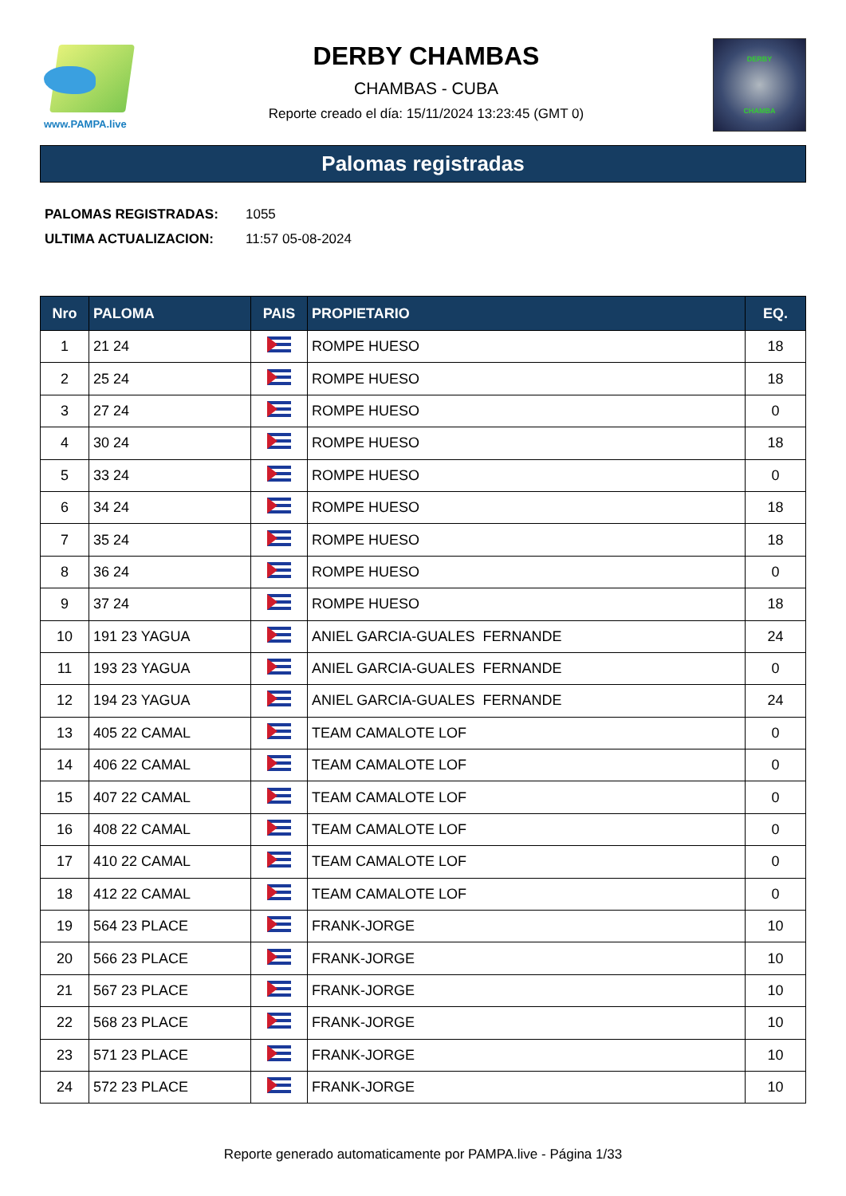www.PAMPA.live
DERBY CHAMBAS
CHAMBAS - CUBA
Reporte creado el día: 15/11/2024 13:23:45 (GMT 0)
DERBY
CHAMBA
Palomas registradas
PALOMAS REGISTRADAS: 1055
ULTIMA ACTUALIZACION: 11:57 05-08-2024
| Nro | PALOMA | PAIS | PROPIETARIO | EQ. |
| --- | --- | --- | --- | --- |
| 1 | 21 24 | | ROMPE HUESO | 18 |
| 2 | 25 24 | | ROMPE HUESO | 18 |
| 3 | 27 24 | | ROMPE HUESO | 0 |
| 4 | 30 24 | | ROMPE HUESO | 18 |
| 5 | 33 24 | | ROMPE HUESO | 0 |
| 6 | 34 24 | | ROMPE HUESO | 18 |
| 7 | 35 24 | | ROMPE HUESO | 18 |
| 8 | 36 24 | | ROMPE HUESO | 0 |
| 9 | 37 24 | | ROMPE HUESO | 18 |
| 10 | 191 23 YAGUA | | ANIEL GARCIA-GUALES FERNANDE | 24 |
| 11 | 193 23 YAGUA | | ANIEL GARCIA-GUALES FERNANDE | 0 |
| 12 | 194 23 YAGUA | | ANIEL GARCIA-GUALES FERNANDE | 24 |
| 13 | 405 22 CAMAL | | TEAM CAMALOTE LOF | 0 |
| 14 | 406 22 CAMAL | | TEAM CAMALOTE LOF | 0 |
| 15 | 407 22 CAMAL | | TEAM CAMALOTE LOF | 0 |
| 16 | 408 22 CAMAL | | TEAM CAMALOTE LOF | 0 |
| 17 | 410 22 CAMAL | | TEAM CAMALOTE LOF | 0 |
| 18 | 412 22 CAMAL | | TEAM CAMALOTE LOF | 0 |
| 19 | 564 23 PLACE | | FRANK-JORGE | 10 |
| 20 | 566 23 PLACE | | FRANK-JORGE | 10 |
| 21 | 567 23 PLACE | | FRANK-JORGE | 10 |
| 22 | 568 23 PLACE | | FRANK-JORGE | 10 |
| 23 | 571 23 PLACE | | FRANK-JORGE | 10 |
| 24 | 572 23 PLACE | | FRANK-JORGE | 10 |
Reporte generado automaticamente por PAMPA.live - Página 1/33